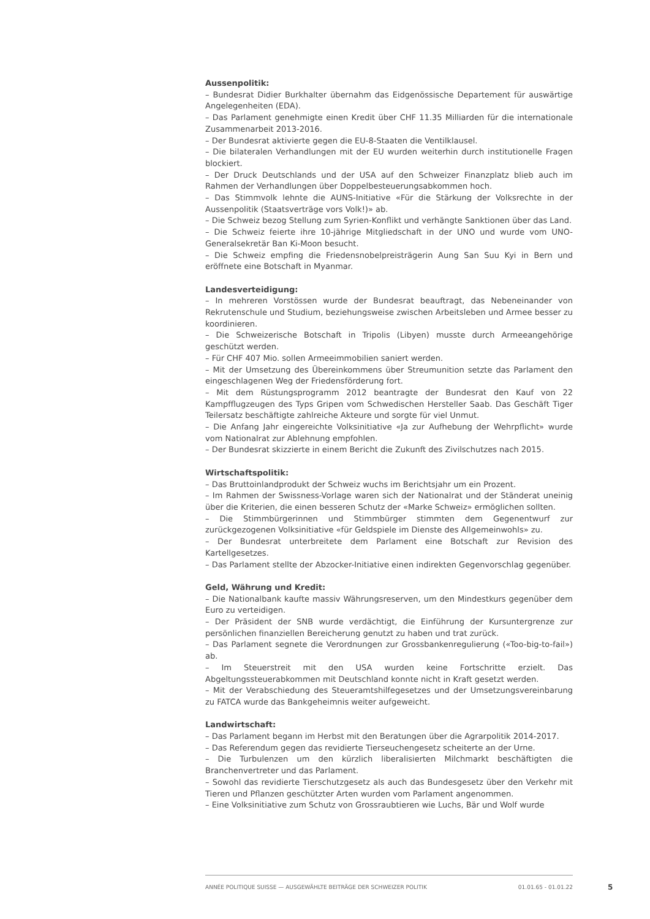Aussenpolitik:
– Bundesrat Didier Burkhalter übernahm das Eidgenössische Departement für auswärtige Angelegenheiten (EDA).
– Das Parlament genehmigte einen Kredit über CHF 11.35 Milliarden für die internationale Zusammenarbeit 2013-2016.
– Der Bundesrat aktivierte gegen die EU-8-Staaten die Ventilklausel.
– Die bilateralen Verhandlungen mit der EU wurden weiterhin durch institutionelle Fragen blockiert.
– Der Druck Deutschlands und der USA auf den Schweizer Finanzplatz blieb auch im Rahmen der Verhandlungen über Doppelbesteuerungsabkommen hoch.
– Das Stimmvolk lehnte die AUNS-Initiative «Für die Stärkung der Volksrechte in der Aussenpolitik (Staatsverträge vors Volk!)» ab.
– Die Schweiz bezog Stellung zum Syrien-Konflikt und verhängte Sanktionen über das Land.
– Die Schweiz feierte ihre 10-jährige Mitgliedschaft in der UNO und wurde vom UNO-Generalsekretär Ban Ki-Moon besucht.
– Die Schweiz empfing die Friedensnobelpreisträgerin Aung San Suu Kyi in Bern und eröffnete eine Botschaft in Myanmar.
Landesverteidigung:
– In mehreren Vorstössen wurde der Bundesrat beauftragt, das Nebeneinander von Rekrutenschule und Studium, beziehungsweise zwischen Arbeitsleben und Armee besser zu koordinieren.
– Die Schweizerische Botschaft in Tripolis (Libyen) musste durch Armeeangehörige geschützt werden.
– Für CHF 407 Mio. sollen Armeeimmobilien saniert werden.
– Mit der Umsetzung des Übereinkommens über Streumunition setzte das Parlament den eingeschlagenen Weg der Friedensförderung fort.
– Mit dem Rüstungsprogramm 2012 beantragte der Bundesrat den Kauf von 22 Kampfflugzeugen des Typs Gripen vom Schwedischen Hersteller Saab. Das Geschäft Tiger Teilersatz beschäftigte zahlreiche Akteure und sorgte für viel Unmut.
– Die Anfang Jahr eingereichte Volksinitiative «Ja zur Aufhebung der Wehrpflicht» wurde vom Nationalrat zur Ablehnung empfohlen.
– Der Bundesrat skizzierte in einem Bericht die Zukunft des Zivilschutzes nach 2015.
Wirtschaftspolitik:
– Das Bruttoinlandprodukt der Schweiz wuchs im Berichtsjahr um ein Prozent.
– Im Rahmen der Swissness-Vorlage waren sich der Nationalrat und der Ständerat uneinig über die Kriterien, die einen besseren Schutz der «Marke Schweiz» ermöglichen sollten.
– Die Stimmbürgerinnen und Stimmbürger stimmten dem Gegenentwurf zur zurückgezogenen Volksinitiative «für Geldspiele im Dienste des Allgemeinwohls» zu.
– Der Bundesrat unterbreitete dem Parlament eine Botschaft zur Revision des Kartellgesetzes.
– Das Parlament stellte der Abzocker-Initiative einen indirekten Gegenvorschlag gegenüber.
Geld, Währung und Kredit:
– Die Nationalbank kaufte massiv Währungsreserven, um den Mindestkurs gegenüber dem Euro zu verteidigen.
– Der Präsident der SNB wurde verdächtigt, die Einführung der Kursuntergrenze zur persönlichen finanziellen Bereicherung genutzt zu haben und trat zurück.
– Das Parlament segnete die Verordnungen zur Grossbankenregulierung («Too-big-to-fail») ab.
– Im Steuerstreit mit den USA wurden keine Fortschritte erzielt. Das Abgeltungssteuerabkommen mit Deutschland konnte nicht in Kraft gesetzt werden.
– Mit der Verabschiedung des Steueramtshilfegesetzes und der Umsetzungsvereinbarung zu FATCA wurde das Bankgeheimnis weiter aufgeweicht.
Landwirtschaft:
– Das Parlament begann im Herbst mit den Beratungen über die Agrarpolitik 2014-2017.
– Das Referendum gegen das revidierte Tierseuchengesetz scheiterte an der Urne.
– Die Turbulenzen um den kürzlich liberalisierten Milchmarkt beschäftigten die Branchenvertreter und das Parlament.
– Sowohl das revidierte Tierschutzgesetz als auch das Bundesgesetz über den Verkehr mit Tieren und Pflanzen geschützter Arten wurden vom Parlament angenommen.
– Eine Volksinitiative zum Schutz von Grossraubtieren wie Luchs, Bär und Wolf wurde
ANNÉE POLITIQUE SUISSE — AUSGEWÄHLTE BEITRÄGE DER SCHWEIZER POLITIK 01.01.65 - 01.01.22
5